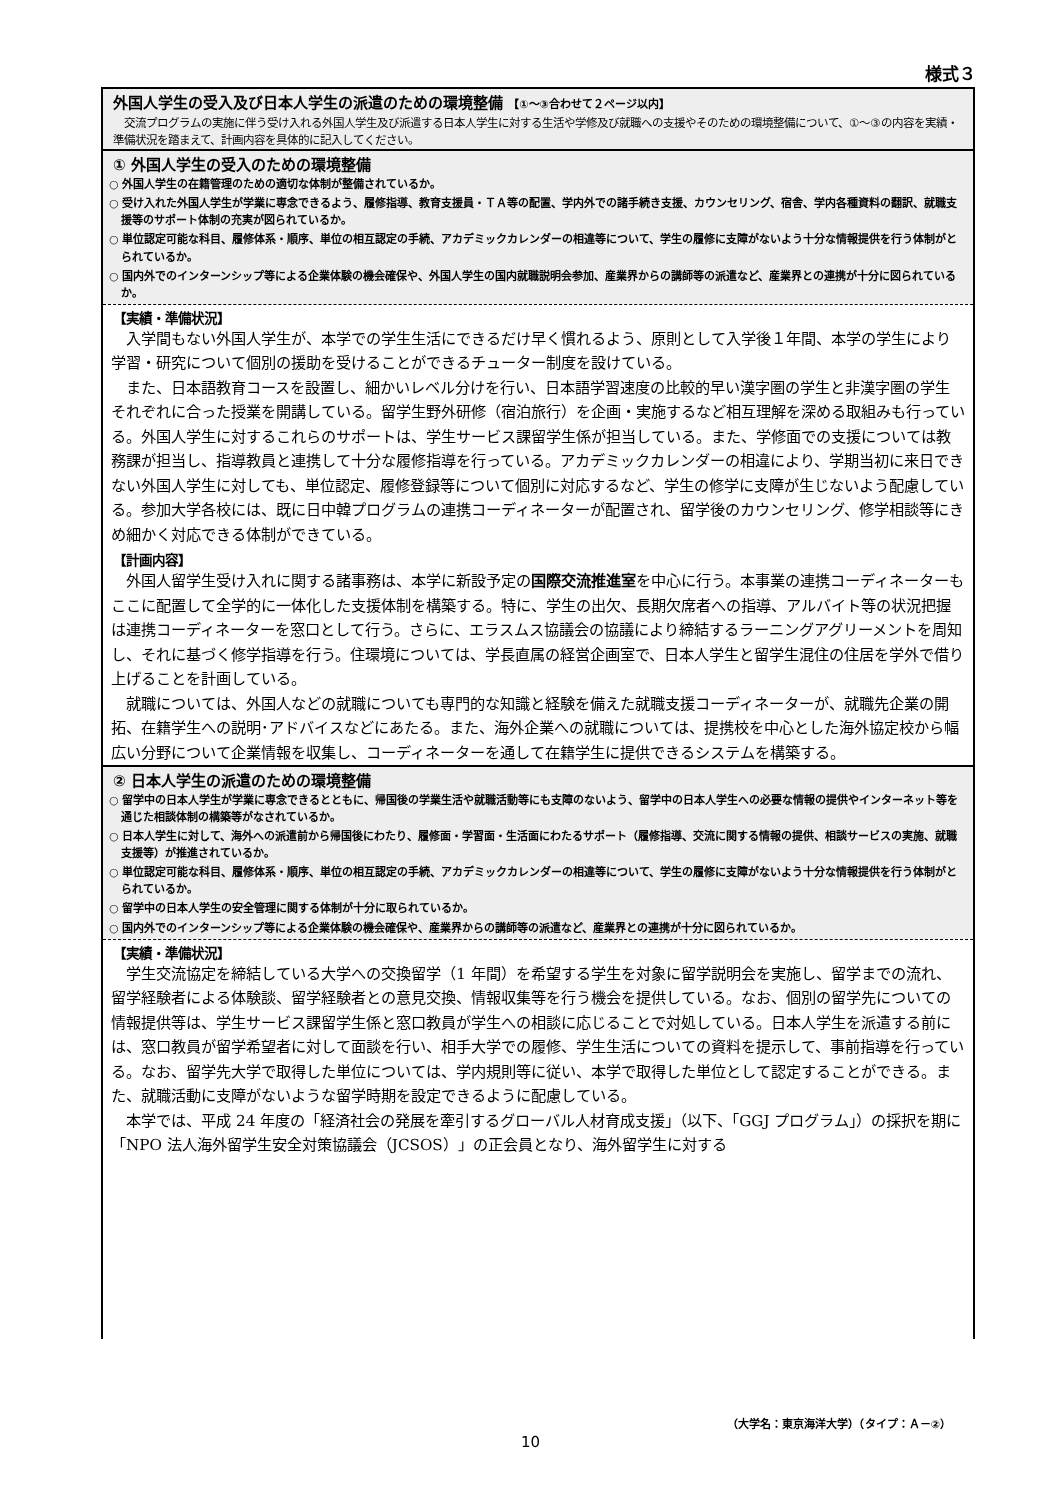様式３
外国人学生の受入及び日本人学生の派遣のための環境整備 【①～③合わせて２ページ以内】
　交流プログラムの実施に伴う受け入れる外国人学生及び派遣する日本人学生に対する生活や学修及び就職への支援やそのための環境整備について、①～③の内容を実績・準備状況を踏まえて、計画内容を具体的に記入してください。
① 外国人学生の受入のための環境整備
○ 外国人学生の在籍管理のための適切な体制が整備されているか。
○ 受け入れた外国人学生が学業に専念できるよう、履修指導、教育支援員・ＴＡ等の配置、学内外での諸手続き支援、カウンセリング、宿舎、学内各種資料の翻訳、就職支援等のサポート体制の充実が図られているか。
○ 単位認定可能な科目、履修体系・順序、単位の相互認定の手続、アカデミックカレンダーの相違等について、学生の履修に支障がないよう十分な情報提供を行う体制がとられているか。
○ 国内外でのインターンシップ等による企業体験の機会確保や、外国人学生の国内就職説明会参加、産業界からの講師等の派遣など、産業界との連携が十分に図られているか。
【実績・準備状況】
入学間もない外国人学生が、本学での学生生活にできるだけ早く慣れるよう、原則として入学後１年間、本学の学生により学習・研究について個別の援助を受けることができるチューター制度を設けている。
また、日本語教育コースを設置し、細かいレベル分けを行い、日本語学習速度の比較的早い漢字圏の学生と非漢字圏の学生それぞれに合った授業を開講している。留学生野外研修（宿泊旅行）を企画・実施するなど相互理解を深める取組みも行っている。外国人学生に対するこれらのサポートは、学生サービス課留学生係が担当している。また、学修面での支援については教務課が担当し、指導教員と連携して十分な履修指導を行っている。アカデミックカレンダーの相違により、学期当初に来日できない外国人学生に対しても、単位認定、履修登録等について個別に対応するなど、学生の修学に支障が生じないよう配慮している。参加大学各校には、既に日中韓プログラムの連携コーディネーターが配置され、留学後のカウンセリング、修学相談等にきめ細かく対応できる体制ができている。
【計画内容】
外国人留学生受け入れに関する諸事務は、本学に新設予定の国際交流推進室を中心に行う。本事業の連携コーディネーターもここに配置して全学的に一体化した支援体制を構築する。特に、学生の出欠、長期欠席者への指導、アルバイト等の状況把握は連携コーディネーターを窓口として行う。さらに、エラスムス協議会の協議により締結するラーニングアグリーメントを周知し、それに基づく修学指導を行う。住環境については、学長直属の経営企画室で、日本人学生と留学生混住の住居を学外で借り上げることを計画している。
就職については、外国人などの就職についても専門的な知識と経験を備えた就職支援コーディネーターが、就職先企業の開拓、在籍学生への説明･アドバイスなどにあたる。また、海外企業への就職については、提携校を中心とした海外協定校から幅広い分野について企業情報を収集し、コーディネーターを通して在籍学生に提供できるシステムを構築する。
② 日本人学生の派遣のための環境整備
○ 留学中の日本人学生が学業に専念できるとともに、帰国後の学業生活や就職活動等にも支障のないよう、留学中の日本人学生への必要な情報の提供やインターネット等を通じた相談体制の構築等がなされているか。
○ 日本人学生に対して、海外への派遣前から帰国後にわたり、履修面・学習面・生活面にわたるサポート（履修指導、交流に関する情報の提供、相談サービスの実施、就職支援等）が推進されているか。
○ 単位認定可能な科目、履修体系・順序、単位の相互認定の手続、アカデミックカレンダーの相違等について、学生の履修に支障がないよう十分な情報提供を行う体制がとられているか。
○ 留学中の日本人学生の安全管理に関する体制が十分に取られているか。
○ 国内外でのインターンシップ等による企業体験の機会確保や、産業界からの講師等の派遣など、産業界との連携が十分に図られているか。
【実績・準備状況】
学生交流協定を締結している大学への交換留学（1 年間）を希望する学生を対象に留学説明会を実施し、留学までの流れ、留学経験者による体験談、留学経験者との意見交換、情報収集等を行う機会を提供している。なお、個別の留学先についての情報提供等は、学生サービス課留学生係と窓口教員が学生への相談に応じることで対処している。日本人学生を派遣する前には、窓口教員が留学希望者に対して面談を行い、相手大学での履修、学生生活についての資料を提示して、事前指導を行っている。なお、留学先大学で取得した単位については、学内規則等に従い、本学で取得した単位として認定することができる。また、就職活動に支障がないような留学時期を設定できるように配慮している。
本学では、平成 24 年度の「経済社会の発展を牽引するグローバル人材育成支援」（以下、「GGJ プログラム」）の採択を期に「NPO 法人海外留学生安全対策協議会（JCSOS）」の正会員となり、海外留学生に対する
（大学名：東京海洋大学）（タイプ：Ａ－②）
10